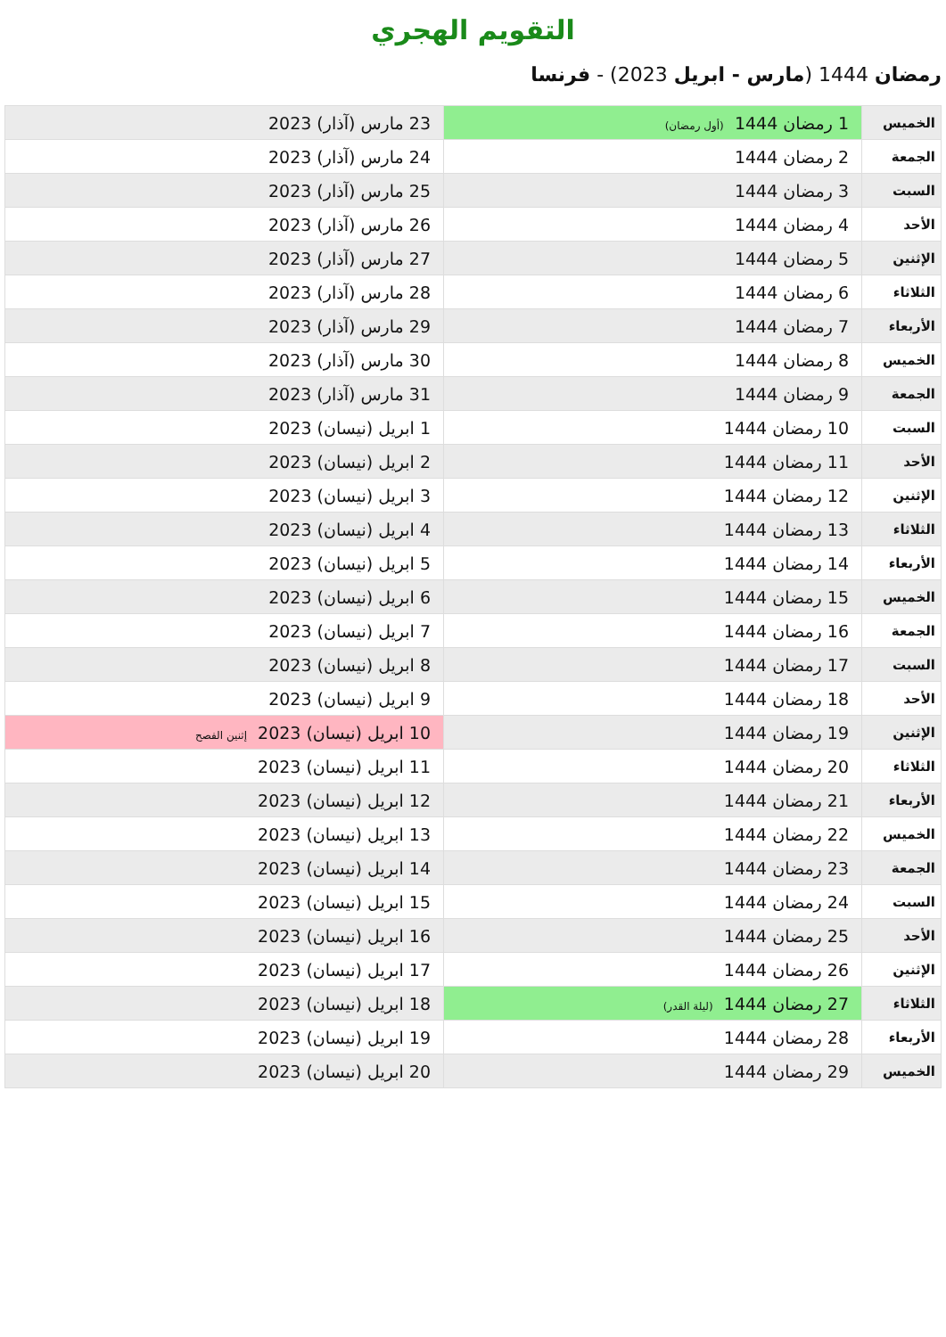التقويم الهجري
رمضان 1444 (مارس - ابريل 2023) - فرنسا
| الخميس | 1 رمضان 1444 (أول رمضان) | 23 مارس (آذار) 2023 |
| الجمعة | 2 رمضان 1444 | 24 مارس (آذار) 2023 |
| السبت | 3 رمضان 1444 | 25 مارس (آذار) 2023 |
| الأحد | 4 رمضان 1444 | 26 مارس (آذار) 2023 |
| الإثنين | 5 رمضان 1444 | 27 مارس (آذار) 2023 |
| الثلاثاء | 6 رمضان 1444 | 28 مارس (آذار) 2023 |
| الأربعاء | 7 رمضان 1444 | 29 مارس (آذار) 2023 |
| الخميس | 8 رمضان 1444 | 30 مارس (آذار) 2023 |
| الجمعة | 9 رمضان 1444 | 31 مارس (آذار) 2023 |
| السبت | 10 رمضان 1444 | 1 ابريل (نيسان) 2023 |
| الأحد | 11 رمضان 1444 | 2 ابريل (نيسان) 2023 |
| الإثنين | 12 رمضان 1444 | 3 ابريل (نيسان) 2023 |
| الثلاثاء | 13 رمضان 1444 | 4 ابريل (نيسان) 2023 |
| الأربعاء | 14 رمضان 1444 | 5 ابريل (نيسان) 2023 |
| الخميس | 15 رمضان 1444 | 6 ابريل (نيسان) 2023 |
| الجمعة | 16 رمضان 1444 | 7 ابريل (نيسان) 2023 |
| السبت | 17 رمضان 1444 | 8 ابريل (نيسان) 2023 |
| الأحد | 18 رمضان 1444 | 9 ابريل (نيسان) 2023 |
| الإثنين | 19 رمضان 1444 | 10 ابريل (نيسان) 2023 إثنين الفصح |
| الثلاثاء | 20 رمضان 1444 | 11 ابريل (نيسان) 2023 |
| الأربعاء | 21 رمضان 1444 | 12 ابريل (نيسان) 2023 |
| الخميس | 22 رمضان 1444 | 13 ابريل (نيسان) 2023 |
| الجمعة | 23 رمضان 1444 | 14 ابريل (نيسان) 2023 |
| السبت | 24 رمضان 1444 | 15 ابريل (نيسان) 2023 |
| الأحد | 25 رمضان 1444 | 16 ابريل (نيسان) 2023 |
| الإثنين | 26 رمضان 1444 | 17 ابريل (نيسان) 2023 |
| الثلاثاء | 27 رمضان 1444 (ليلة القدر) | 18 ابريل (نيسان) 2023 |
| الأربعاء | 28 رمضان 1444 | 19 ابريل (نيسان) 2023 |
| الخميس | 29 رمضان 1444 | 20 ابريل (نيسان) 2023 |